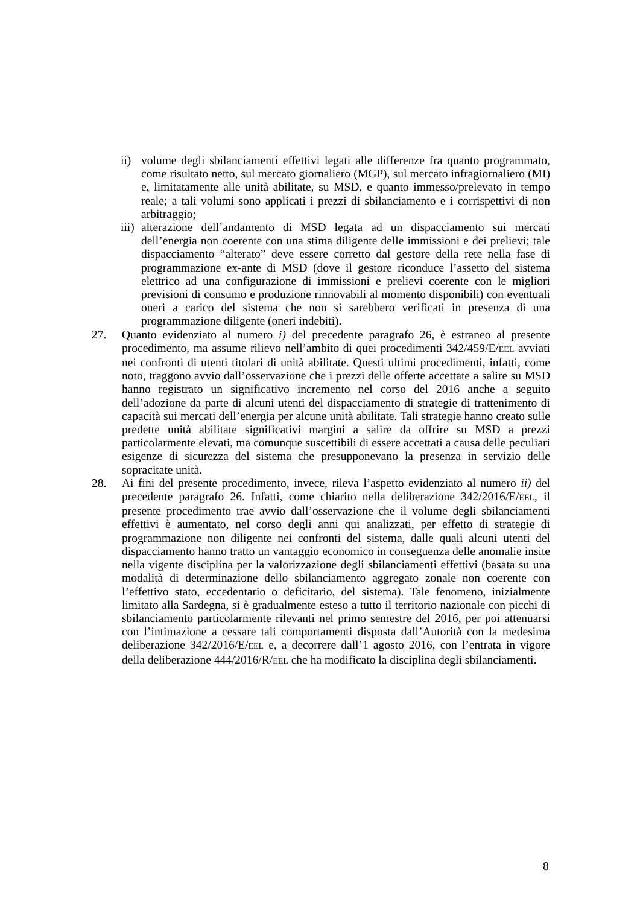ii) volume degli sbilanciamenti effettivi legati alle differenze fra quanto programmato, come risultato netto, sul mercato giornaliero (MGP), sul mercato infragiornaliero (MI) e, limitatamente alle unità abilitate, su MSD, e quanto immesso/prelevato in tempo reale; a tali volumi sono applicati i prezzi di sbilanciamento e i corrispettivi di non arbitraggio;
iii) alterazione dell’andamento di MSD legata ad un dispacciamento sui mercati dell’energia non coerente con una stima diligente delle immissioni e dei prelievi; tale dispacciamento “alterato” deve essere corretto dal gestore della rete nella fase di programmazione ex-ante di MSD (dove il gestore riconduce l’assetto del sistema elettrico ad una configurazione di immissioni e prelievi coerente con le migliori previsioni di consumo e produzione rinnovabili al momento disponibili) con eventuali oneri a carico del sistema che non si sarebbero verificati in presenza di una programmazione diligente (oneri indebiti).
27. Quanto evidenziato al numero i) del precedente paragrafo 26, è estraneo al presente procedimento, ma assume rilievo nell’ambito di quei procedimenti 342/459/E/EEL avviati nei confronti di utenti titolari di unità abilitate. Questi ultimi procedimenti, infatti, come noto, traggono avvio dall’osservazione che i prezzi delle offerte accettate a salire su MSD hanno registrato un significativo incremento nel corso del 2016 anche a seguito dell’adozione da parte di alcuni utenti del dispacciamento di strategie di trattenimento di capacità sui mercati dell’energia per alcune unità abilitate. Tali strategie hanno creato sulle predette unità abilitate significativi margini a salire da offrire su MSD a prezzi particolarmente elevati, ma comunque suscettibili di essere accettati a causa delle peculiari esigenze di sicurezza del sistema che presupponevano la presenza in servizio delle sopracitate unità.
28. Ai fini del presente procedimento, invece, rileva l’aspetto evidenziato al numero ii) del precedente paragrafo 26. Infatti, come chiarito nella deliberazione 342/2016/E/EEL, il presente procedimento trae avvio dall’osservazione che il volume degli sbilanciamenti effettivi è aumentato, nel corso degli anni qui analizzati, per effetto di strategie di programmazione non diligente nei confronti del sistema, dalle quali alcuni utenti del dispacciamento hanno tratto un vantaggio economico in conseguenza delle anomalie insite nella vigente disciplina per la valorizzazione degli sbilanciamenti effettivi (basata su una modalità di determinazione dello sbilanciamento aggregato zonale non coerente con l’effettivo stato, eccedentario o deficitario, del sistema). Tale fenomeno, inizialmente limitato alla Sardegna, si è gradualmente esteso a tutto il territorio nazionale con picchi di sbilanciamento particolarmente rilevanti nel primo semestre del 2016, per poi attenuarsi con l’intimazione a cessare tali comportamenti disposta dall’Autorità con la medesima deliberazione 342/2016/E/EEL e, a decorrere dall’1 agosto 2016, con l’entrata in vigore della deliberazione 444/2016/R/EEL che ha modificato la disciplina degli sbilanciamenti.
8